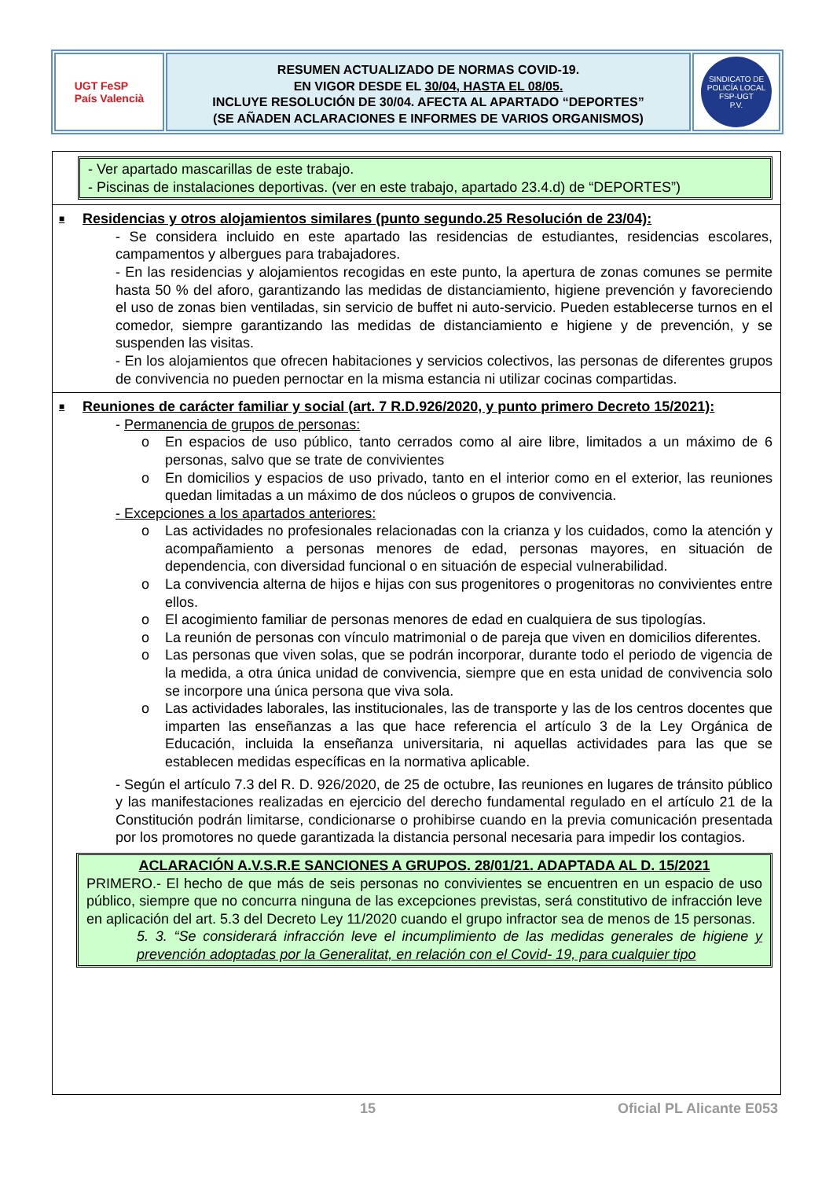UGT FeSP
País Valencià
RESUMEN ACTUALIZADO DE NORMAS COVID-19.
EN VIGOR DESDE EL 30/04, HASTA EL 08/05.
INCLUYE RESOLUCIÓN DE 30/04. AFECTA AL APARTADO “DEPORTES”
(SE AÑADEN ACLARACIONES E INFORMES DE VARIOS ORGANISMOS)
SINDICATO DE POLICÍA LOCAL
FSP-UGT
P.V.
- Ver apartado mascarillas de este trabajo.
- Piscinas de instalaciones deportivas. (ver en este trabajo, apartado 23.4.d) de “DEPORTES”)
■ Residencias y otros alojamientos similares (punto segundo.25 Resolución de 23/04):
- Se considera incluido en este apartado las residencias de estudiantes, residencias escolares, campamentos y albergues para trabajadores.
- En las residencias y alojamientos recogidas en este punto, la apertura de zonas comunes se permite hasta 50 % del aforo, garantizando las medidas de distanciamiento, higiene prevención y favoreciendo el uso de zonas bien ventiladas, sin servicio de buffet ni auto-servicio. Pueden establecerse turnos en el comedor, siempre garantizando las medidas de distanciamiento e higiene y de prevención, y se suspenden las visitas.
- En los alojamientos que ofrecen habitaciones y servicios colectivos, las personas de diferentes grupos de convivencia no pueden pernoctar en la misma estancia ni utilizar cocinas compartidas.
■ Reuniones de carácter familiar y social (art. 7 R.D.926/2020, y punto primero Decreto 15/2021):
- Permanencia de grupos de personas:
o En espacios de uso público, tanto cerrados como al aire libre, limitados a un máximo de 6 personas, salvo que se trate de convivientes
o En domicilios y espacios de uso privado, tanto en el interior como en el exterior, las reuniones quedan limitadas a un máximo de dos núcleos o grupos de convivencia.
- Excepciones a los apartados anteriores:
o Las actividades no profesionales relacionadas con la crianza y los cuidados, como la atención y acompañamiento a personas menores de edad, personas mayores, en situación de dependencia, con diversidad funcional o en situación de especial vulnerabilidad.
o La convivencia alterna de hijos e hijas con sus progenitores o progenitoras no convivientes entre ellos.
o El acogimiento familiar de personas menores de edad en cualquiera de sus tipologías.
o La reunión de personas con vínculo matrimonial o de pareja que viven en domicilios diferentes.
o Las personas que viven solas, que se podrán incorporar, durante todo el periodo de vigencia de la medida, a otra única unidad de convivencia, siempre que en esta unidad de convivencia solo se incorpore una única persona que viva sola.
o Las actividades laborales, las institucionales, las de transporte y las de los centros docentes que imparten las enseñanzas a las que hace referencia el artículo 3 de la Ley Orgánica de Educación, incluida la enseñanza universitaria, ni aquellas actividades para las que se establecen medidas específicas en la normativa aplicable.
- Según el artículo 7.3 del R. D. 926/2020, de 25 de octubre, las reuniones en lugares de tránsito público y las manifestaciones realizadas en ejercicio del derecho fundamental regulado en el artículo 21 de la Constitución podrán limitarse, condicionarse o prohibirse cuando en la previa comunicación presentada por los promotores no quede garantizada la distancia personal necesaria para impedir los contagios.
ACLARACIÓN A.V.S.R.E SANCIONES A GRUPOS. 28/01/21. ADAPTADA AL D. 15/2021
PRIMERO.- El hecho de que más de seis personas no convivientes se encuentren en un espacio de uso público, siempre que no concurra ninguna de las excepciones previstas, será constitutivo de infracción leve en aplicación del art. 5.3 del Decreto Ley 11/2020 cuando el grupo infractor sea de menos de 15 personas.
5. 3. “Se considerará infracción leve el incumplimiento de las medidas generales de higiene y prevención adoptadas por la Generalitat, en relación con el Covid- 19, para cualquier tipo
15 Oficial PL Alicante E053